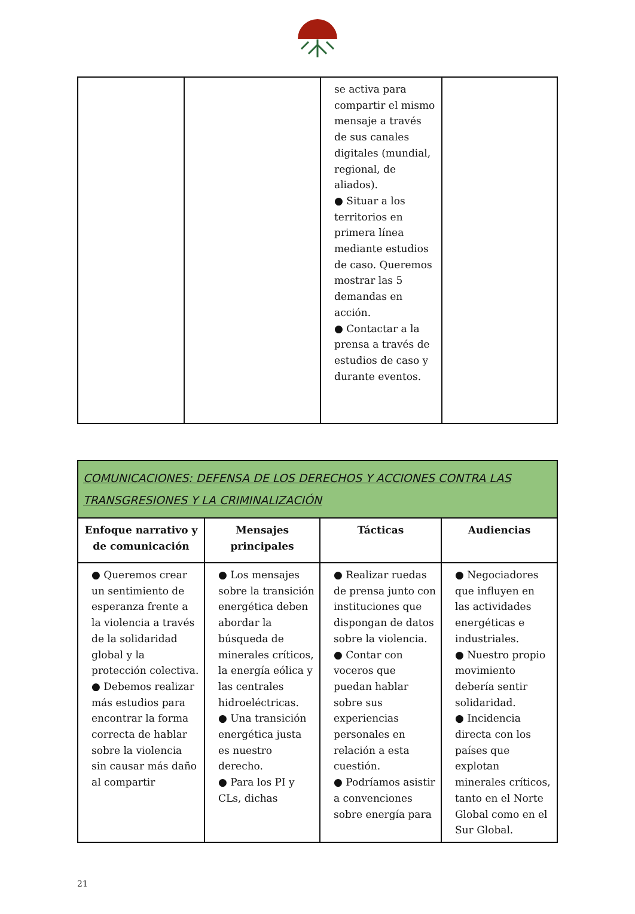| | | se activa para compartir el mismo mensaje a través de sus canales digitales (mundial, regional, de aliados). ● Situar a los territorios en primera línea mediante estudios de caso. Queremos mostrar las 5 demandas en acción. ● Contactar a la prensa a través de estudios de caso y durante eventos. | |
| COMUNICACIONES: DEFENSA DE LOS DERECHOS Y ACCIONES CONTRA LAS TRANSGRESIONES Y LA CRIMINALIZACIÓN | | | |
| --- | --- | --- | --- |
| Enfoque narrativo y de comunicación | Mensajes principales | Tácticas | Audiencias |
| ● Queremos crear un sentimiento de esperanza frente a la violencia a través de la solidaridad global y la protección colectiva. ● Debemos realizar más estudios para encontrar la forma correcta de hablar sobre la violencia sin causar más daño al compartir | ● Los mensajes sobre la transición energética deben abordar la búsqueda de minerales críticos, la energía eólica y las centrales hidroeléctricas. ● Una transición energética justa es nuestro derecho. ● Para los PI y CLs, dichas | ● Realizar ruedas de prensa junto con instituciones que dispongan de datos sobre la violencia. ● Contar con voceros que puedan hablar sobre sus experiencias personales en relación a esta cuestión. ● Podríamos asistir a convenciones sobre energía para | ● Negociadores que influyen en las actividades energéticas e industriales. ● Nuestro propio movimiento debería sentir solidaridad. ● Incidencia directa con los países que explotan minerales críticos, tanto en el Norte Global como en el Sur Global. |
21